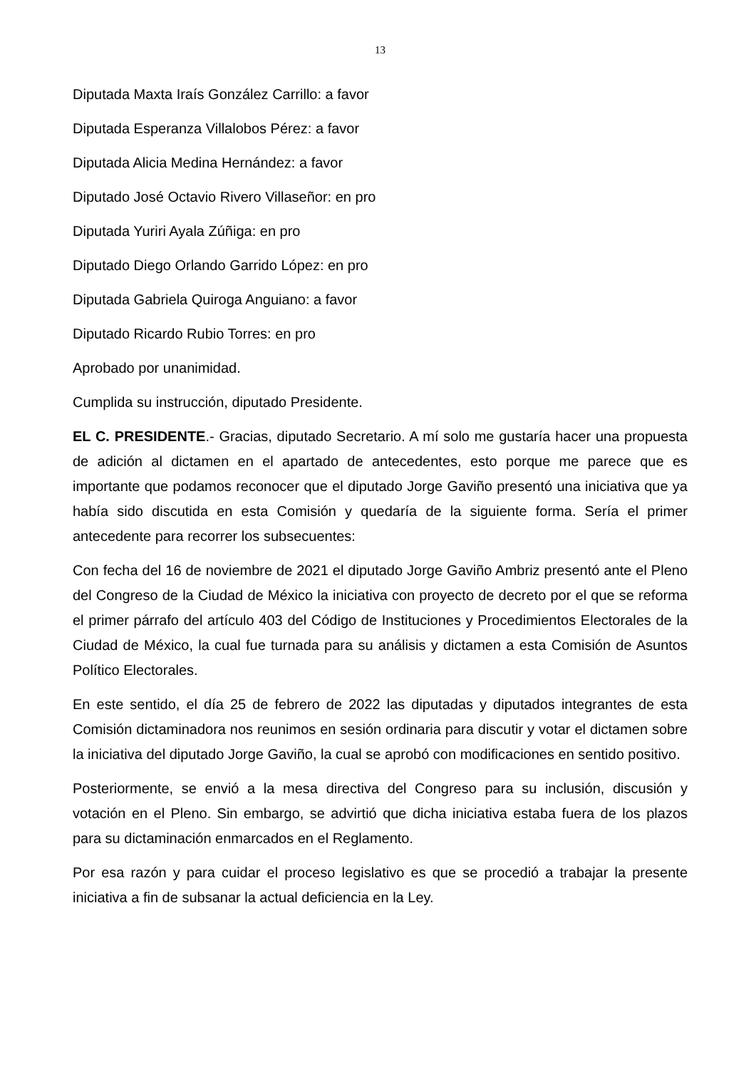13
Diputada Maxta Iraís González Carrillo: a favor
Diputada Esperanza Villalobos Pérez: a favor
Diputada Alicia Medina Hernández: a favor
Diputado José Octavio Rivero Villaseñor: en pro
Diputada Yuriri Ayala Zúñiga: en pro
Diputado Diego Orlando Garrido López: en pro
Diputada Gabriela Quiroga Anguiano: a favor
Diputado Ricardo Rubio Torres: en pro
Aprobado por unanimidad.
Cumplida su instrucción, diputado Presidente.
EL C. PRESIDENTE.- Gracias, diputado Secretario. A mí solo me gustaría hacer una propuesta de adición al dictamen en el apartado de antecedentes, esto porque me parece que es importante que podamos reconocer que el diputado Jorge Gaviño presentó una iniciativa que ya había sido discutida en esta Comisión y quedaría de la siguiente forma. Sería el primer antecedente para recorrer los subsecuentes:
Con fecha del 16 de noviembre de 2021 el diputado Jorge Gaviño Ambriz presentó ante el Pleno del Congreso de la Ciudad de México la iniciativa con proyecto de decreto por el que se reforma el primer párrafo del artículo 403 del Código de Instituciones y Procedimientos Electorales de la Ciudad de México, la cual fue turnada para su análisis y dictamen a esta Comisión de Asuntos Político Electorales.
En este sentido, el día 25 de febrero de 2022 las diputadas y diputados integrantes de esta Comisión dictaminadora nos reunimos en sesión ordinaria para discutir y votar el dictamen sobre la iniciativa del diputado Jorge Gaviño, la cual se aprobó con modificaciones en sentido positivo.
Posteriormente, se envió a la mesa directiva del Congreso para su inclusión, discusión y votación en el Pleno. Sin embargo, se advirtió que dicha iniciativa estaba fuera de los plazos para su dictaminación enmarcados en el Reglamento.
Por esa razón y para cuidar el proceso legislativo es que se procedió a trabajar la presente iniciativa a fin de subsanar la actual deficiencia en la Ley.